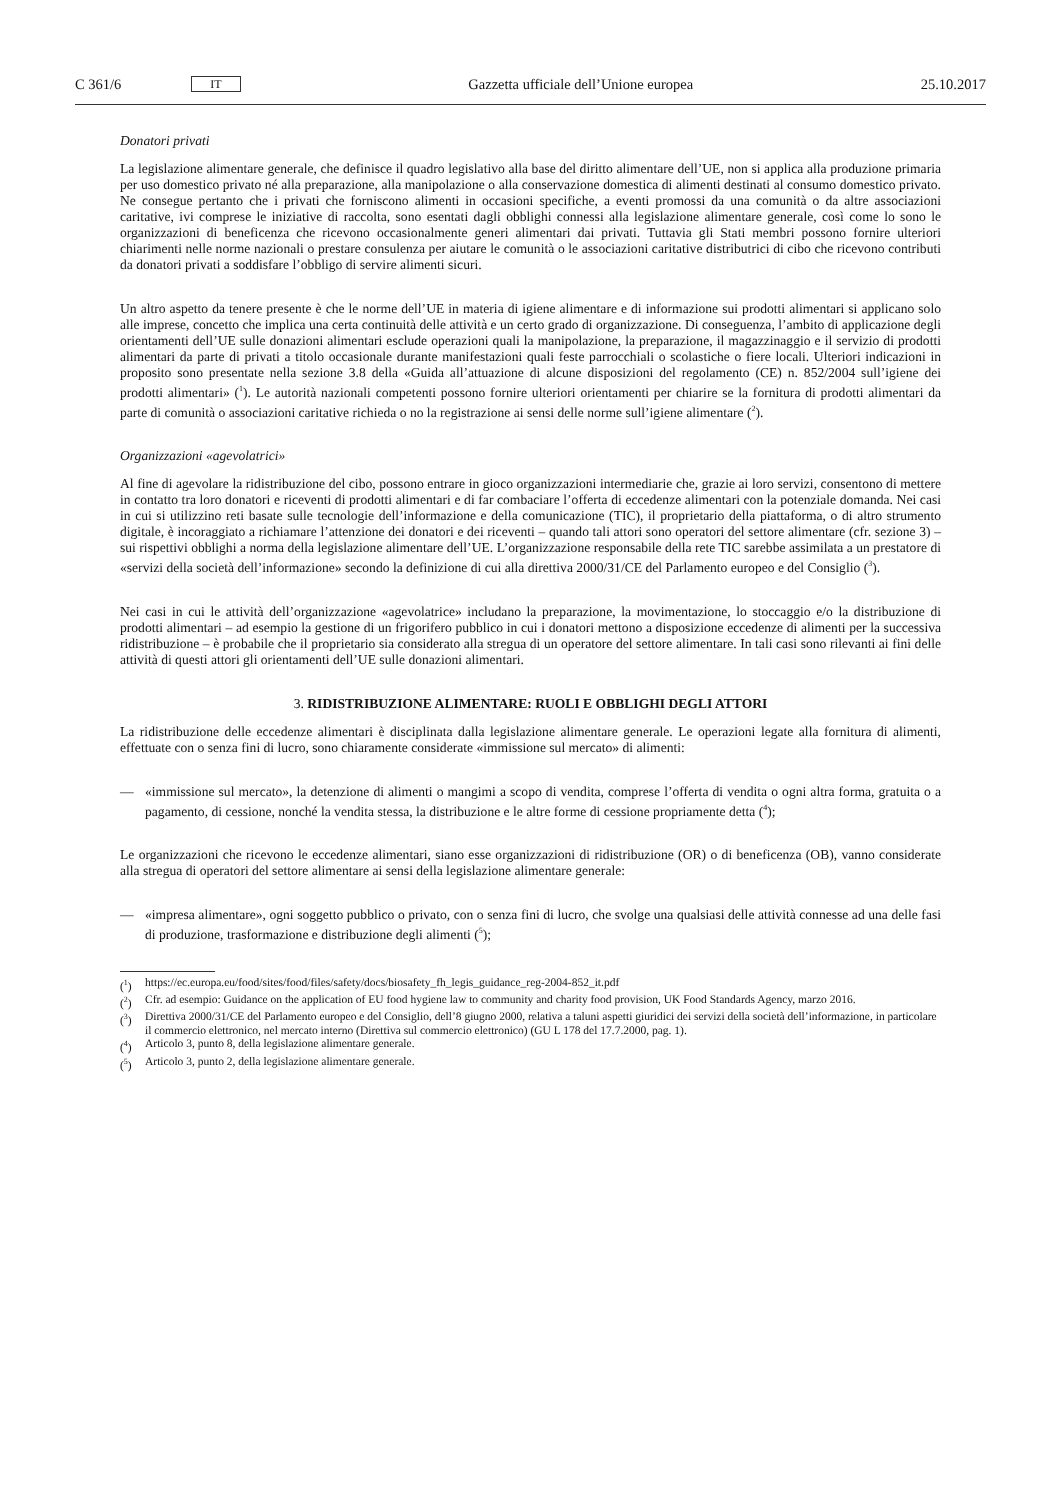C 361/6 IT
Gazzetta ufficiale dell’Unione europea 25.10.2017
Donatori privati
La legislazione alimentare generale, che definisce il quadro legislativo alla base del diritto alimentare dell’UE, non si applica alla produzione primaria per uso domestico privato né alla preparazione, alla manipolazione o alla conservazione domestica di alimenti destinati al consumo domestico privato. Ne consegue pertanto che i privati che forniscono alimenti in occasioni specifiche, a eventi promossi da una comunità o da altre associazioni caritative, ivi comprese le iniziative di raccolta, sono esentati dagli obblighi connessi alla legislazione alimentare generale, così come lo sono le organizzazioni di beneficenza che ricevono occasionalmente generi alimentari dai privati. Tuttavia gli Stati membri possono fornire ulteriori chiarimenti nelle norme nazionali o prestare consulenza per aiutare le comunità o le associazioni caritative distributrici di cibo che ricevono contributi da donatori privati a soddisfare l’obbligo di servire alimenti sicuri.
Un altro aspetto da tenere presente è che le norme dell’UE in materia di igiene alimentare e di informazione sui prodotti alimentari si applicano solo alle imprese, concetto che implica una certa continuità delle attività e un certo grado di organizzazione. Di conseguenza, l’ambito di applicazione degli orientamenti dell’UE sulle donazioni alimentari esclude operazioni quali la manipolazione, la preparazione, il magazzinaggio e il servizio di prodotti alimentari da parte di privati a titolo occasionale durante manifestazioni quali feste parrocchiali o scolastiche o fiere locali. Ulteriori indicazioni in proposito sono presentate nella sezione 3.8 della «Guida all’attuazione di alcune disposizioni del regolamento (CE) n. 852/2004 sull’igiene dei prodotti alimentari» (<sup>1</sup>). Le autorità nazionali competenti possono fornire ulteriori orientamenti per chiarire se la fornitura di prodotti alimentari da parte di comunità o associazioni caritative richieda o no la registrazione ai sensi delle norme sull’igiene alimentare (<sup>2</sup>).
Organizzazioni «agevolatrici»
Al fine di agevolare la ridistribuzione del cibo, possono entrare in gioco organizzazioni intermediarie che, grazie ai loro servizi, consentono di mettere in contatto tra loro donatori e riceventi di prodotti alimentari e di far combaciare l’offerta di eccedenze alimentari con la potenziale domanda. Nei casi in cui si utilizzino reti basate sulle tecnologie dell’informazione e della comunicazione (TIC), il proprietario della piattaforma, o di altro strumento digitale, è incoraggiato a richiamare l’attenzione dei donatori e dei riceventi – quando tali attori sono operatori del settore alimentare (cfr. sezione 3) – sui rispettivi obblighi a norma della legislazione alimentare dell’UE. L’organizzazione responsabile della rete TIC sarebbe assimilata a un prestatore di «servizi della società dell’informazione» secondo la definizione di cui alla direttiva 2000/31/CE del Parlamento europeo e del Consiglio (<sup>3</sup>).
Nei casi in cui le attività dell’organizzazione «agevolatrice» includano la preparazione, la movimentazione, lo stoccaggio e/o la distribuzione di prodotti alimentari – ad esempio la gestione di un frigorifero pubblico in cui i donatori mettono a disposizione eccedenze di alimenti per la successiva ridistribuzione – è probabile che il proprietario sia considerato alla stregua di un operatore del settore alimentare. In tali casi sono rilevanti ai fini delle attività di questi attori gli orientamenti dell’UE sulle donazioni alimentari.
3. RIDISTRIBUZIONE ALIMENTARE: RUOLI E OBBLIGHI DEGLI ATTORI
La ridistribuzione delle eccedenze alimentari è disciplinata dalla legislazione alimentare generale. Le operazioni legate alla fornitura di alimenti, effettuate con o senza fini di lucro, sono chiaramente considerate «immissione sul mercato» di alimenti:
— «immissione sul mercato», la detenzione di alimenti o mangimi a scopo di vendita, comprese l’offerta di vendita o ogni altra forma, gratuita o a pagamento, di cessione, nonché la vendita stessa, la distribuzione e le altre forme di cessione propriamente detta (<sup>4</sup>);
Le organizzazioni che ricevono le eccedenze alimentari, siano esse organizzazioni di ridistribuzione (OR) o di beneficenza (OB), vanno considerate alla stregua di operatori del settore alimentare ai sensi della legislazione alimentare generale:
— «impresa alimentare», ogni soggetto pubblico o privato, con o senza fini di lucro, che svolge una qualsiasi delle attività connesse ad una delle fasi di produzione, trasformazione e distribuzione degli alimenti (<sup>5</sup>);
(<sup>1</sup>) https://ec.europa.eu/food/sites/food/files/safety/docs/biosafety_fh_legis_guidance_reg-2004-852_it.pdf
(<sup>2</sup>) Cfr. ad esempio: Guidance on the application of EU food hygiene law to community and charity food provision, UK Food Standards Agency, marzo 2016.
(<sup>3</sup>) Direttiva 2000/31/CE del Parlamento europeo e del Consiglio, dell’8 giugno 2000, relativa a taluni aspetti giuridici dei servizi della società dell’informazione, in particolare il commercio elettronico, nel mercato interno (Direttiva sul commercio elettronico) (GU L 178 del 17.7.2000, pag. 1).
(<sup>4</sup>) Articolo 3, punto 8, della legislazione alimentare generale.
(<sup>5</sup>) Articolo 3, punto 2, della legislazione alimentare generale.